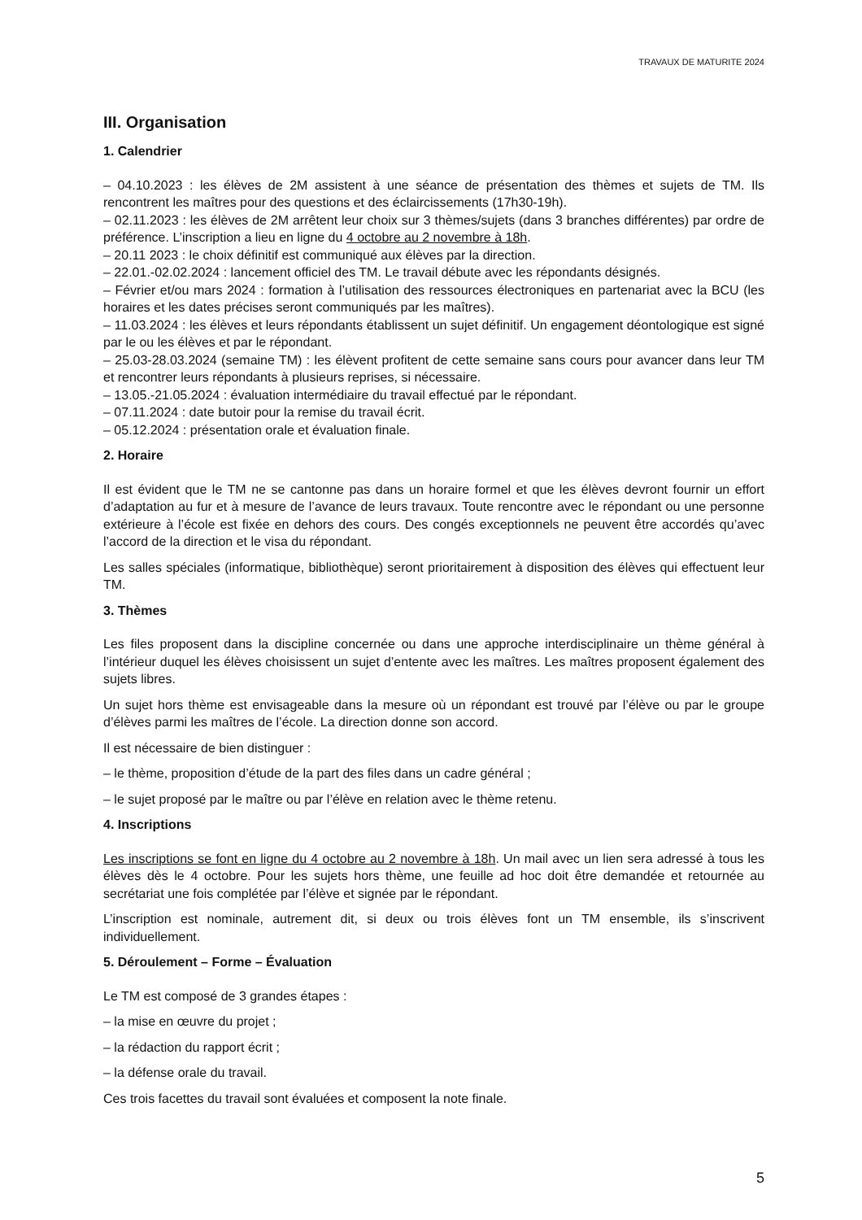TRAVAUX DE MATURITE 2024
III. Organisation
1. Calendrier
– 04.10.2023 : les élèves de 2M assistent à une séance de présentation des thèmes et sujets de TM. Ils rencontrent les maîtres pour des questions et des éclaircissements (17h30-19h).
– 02.11.2023 : les élèves de 2M arrêtent leur choix sur 3 thèmes/sujets (dans 3 branches différentes) par ordre de préférence. L’inscription a lieu en ligne du 4 octobre au 2 novembre à 18h.
– 20.11 2023 : le choix définitif est communiqué aux élèves par la direction.
– 22.01.-02.02.2024 : lancement officiel des TM. Le travail débute avec les répondants désignés.
– Février et/ou mars 2024 : formation à l’utilisation des ressources électroniques en partenariat avec la BCU (les horaires et les dates précises seront communiqués par les maîtres).
– 11.03.2024 : les élèves et leurs répondants établissent un sujet définitif. Un engagement déontologique est signé par le ou les élèves et par le répondant.
– 25.03-28.03.2024 (semaine TM) : les élèvent profitent de cette semaine sans cours pour avancer dans leur TM et rencontrer leurs répondants à plusieurs reprises, si nécessaire.
– 13.05.-21.05.2024 : évaluation intermédiaire du travail effectué par le répondant.
– 07.11.2024 : date butoir pour la remise du travail écrit.
– 05.12.2024 : présentation orale et évaluation finale.
2. Horaire
Il est évident que le TM ne se cantonne pas dans un horaire formel et que les élèves devront fournir un effort d’adaptation au fur et à mesure de l’avance de leurs travaux. Toute rencontre avec le répondant ou une personne extérieure à l’école est fixée en dehors des cours. Des congés exceptionnels ne peuvent être accordés qu’avec l’accord de la direction et le visa du répondant.
Les salles spéciales (informatique, bibliothèque) seront prioritairement à disposition des élèves qui effectuent leur TM.
3. Thèmes
Les files proposent dans la discipline concernée ou dans une approche interdisciplinaire un thème général à l’intérieur duquel les élèves choisissent un sujet d’entente avec les maîtres. Les maîtres proposent également des sujets libres.
Un sujet hors thème est envisageable dans la mesure où un répondant est trouvé par l’élève ou par le groupe d’élèves parmi les maîtres de l’école. La direction donne son accord.
Il est nécessaire de bien distinguer :
– le thème, proposition d’étude de la part des files dans un cadre général ;
– le sujet proposé par le maître ou par l’élève en relation avec le thème retenu.
4. Inscriptions
Les inscriptions se font en ligne du 4 octobre au 2 novembre à 18h. Un mail avec un lien sera adressé à tous les élèves dès le 4 octobre. Pour les sujets hors thème, une feuille ad hoc doit être demandée et retournée au secrétariat une fois complétée par l’élève et signée par le répondant.
L’inscription est nominale, autrement dit, si deux ou trois élèves font un TM ensemble, ils s’inscrivent individuellement.
5. Déroulement – Forme – Évaluation
Le TM est composé de 3 grandes étapes :
– la mise en œuvre du projet ;
– la rédaction du rapport écrit ;
– la défense orale du travail.
Ces trois facettes du travail sont évaluées et composent la note finale.
5